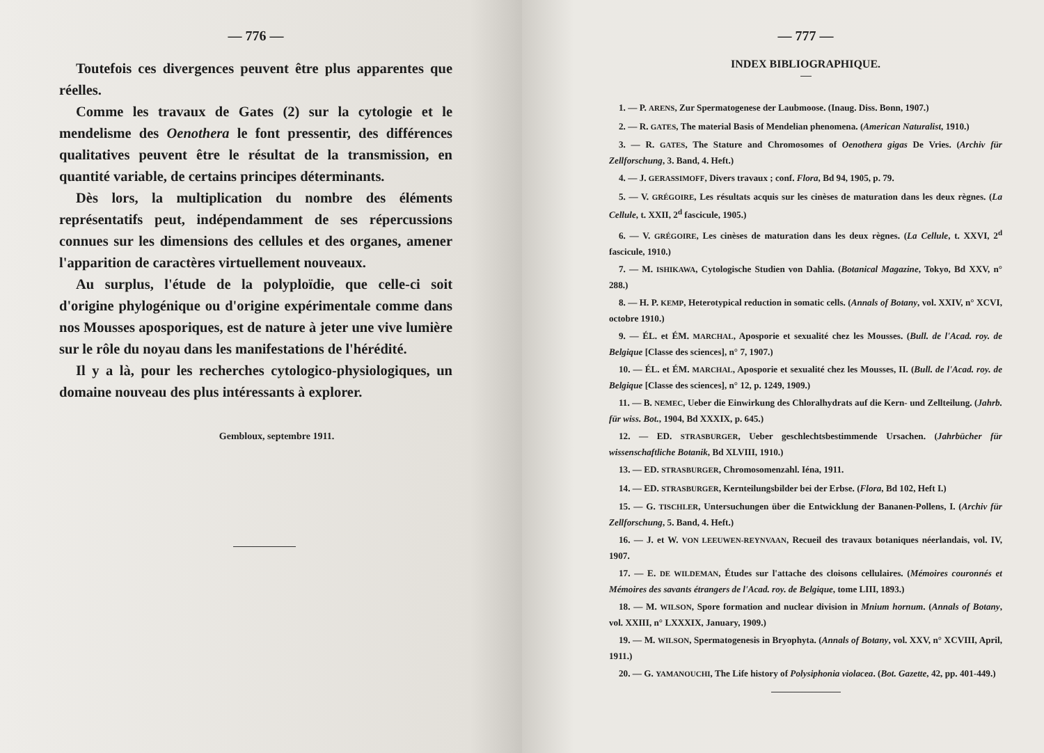— 776 —
Toutefois ces divergences peuvent être plus apparentes que réelles.
Comme les travaux de Gates (2) sur la cytologie et le mendelisme des Oenothera le font pressentir, des différences qualitatives peuvent être le résultat de la transmission, en quantité variable, de certains principes déterminants.
Dès lors, la multiplication du nombre des éléments représentatifs peut, indépendamment de ses répercussions connues sur les dimensions des cellules et des organes, amener l'apparition de caractères virtuellement nouveaux.
Au surplus, l'étude de la polyploïdie, que celle-ci soit d'origine phylogénique ou d'origine expérimentale comme dans nos Mousses aposporiques, est de nature à jeter une vive lumière sur le rôle du noyau dans les manifestations de l'hérédité.
Il y a là, pour les recherches cytologico-physiologiques, un domaine nouveau des plus intéressants à explorer.
Gembloux, septembre 1911.
— 777 —
INDEX BIBLIOGRAPHIQUE.
1. — P. ARENS, Zur Spermatogenese der Laubmoose. (Inaug. Diss. Bonn, 1907.)
2. — R. GATES, The material Basis of Mendelian phenomena. (American Naturalist, 1910.)
3. — R. GATES, The Stature and Chromosomes of Oenothera gigas De Vries. (Archiv für Zellforschung, 3. Band, 4. Heft.)
4. — J. GERASSIMOFF, Divers travaux ; conf. Flora, Bd 94, 1905, p. 79.
5. — V. GRÉGOIRE, Les résultats acquis sur les cinèses de maturation dans les deux règnes. (La Cellule, t. XXII, 2<sup>d</sup> fascicule, 1905.)
6. — V. GRÉGOIRE, Les cinèses de maturation dans les deux règnes. (La Cellule, t. XXVI, 2<sup>d</sup> fascicule, 1910.)
7. — M. ISHIKAWA, Cytologische Studien von Dahlia. (Botanical Magazine, Tokyo, Bd XXV, n° 288.)
8. — H. P. KEMP, Heterotypical reduction in somatic cells. (Annals of Botany, vol. XXIV, n° XCVI, octobre 1910.)
9. — ÉL. et ÉM. MARCHAL, Aposporie et sexualité chez les Mousses. (Bull. de l'Acad. roy. de Belgique [Classe des sciences], n° 7, 1907.)
10. — ÉL. et ÉM. MARCHAL, Aposporie et sexualité chez les Mousses, II. (Bull. de l'Acad. roy. de Belgique [Classe des sciences], n° 12, p. 1249, 1909.)
11. — B. NEMEC, Ueber die Einwirkung des Chloralhydrats auf die Kern- und Zellteilung. (Jahrb. für wiss. Bot., 1904, Bd XXXIX, p. 645.)
12. — ED. STRASBURGER, Ueber geschlechtsbestimmende Ursachen. (Jahrbücher für wissenschaftliche Botanik, Bd XLVIII, 1910.)
13. — ED. STRASBURGER, Chromosomenzahl. Iéna, 1911.
14. — ED. STRASBURGER, Kernteilungsbilder bei der Erbse. (Flora, Bd 102, Heft I.)
15. — G. TISCHLER, Untersuchungen über die Entwicklung der Bananen-Pollens, I. (Archiv für Zellforschung, 5. Band, 4. Heft.)
16. — J. et W. VON LEEUWEN-REYNVAAN, Recueil des travaux botaniques néerlandais, vol. IV, 1907.
17. — E. DE WILDEMAN, Études sur l'attache des cloisons cellulaires. (Mémoires couronnés et Mémoires des savants étrangers de l'Acad. roy. de Belgique, tome LIII, 1893.)
18. — M. WILSON, Spore formation and nuclear division in Mnium hornum. (Annals of Botany, vol. XXIII, n° LXXXIX, January, 1909.)
19. — M. WILSON, Spermatogenesis in Bryophyta. (Annals of Botany, vol. XXV, n° XCVIII, April, 1911.)
20. — G. YAMANOUCHI, The Life history of Polysiphonia violacea. (Bot. Gazette, 42, pp. 401-449.)